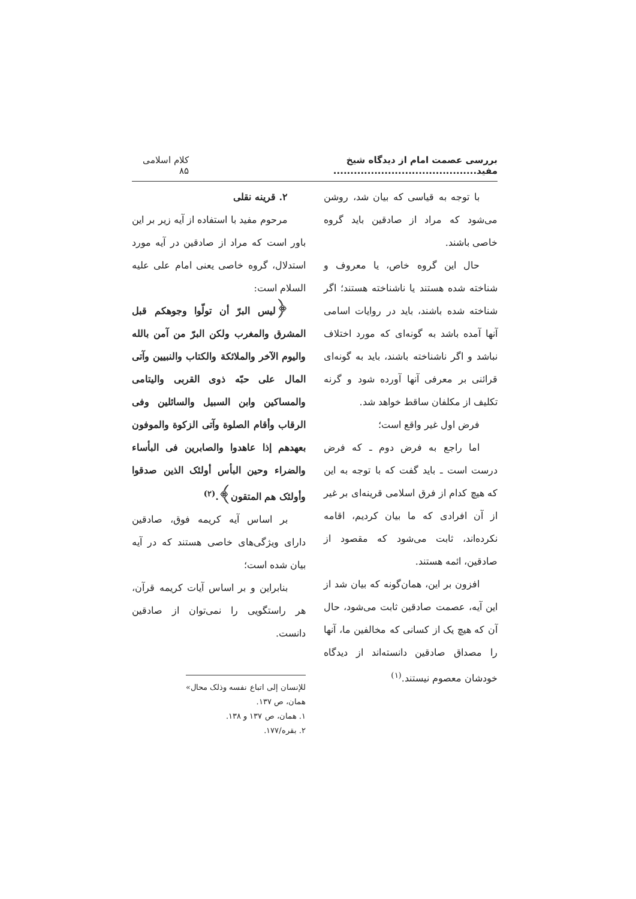بررسی عصمت امام از دیدگاه شیخ مفید.......................................... کلام اسلامی ۸۵
با توجه به قیاسی که بیان شد، روشن می‌شود که مراد از صادقین باید گروه خاصی باشند.
حال این گروه خاص، یا معروف و شناخته شده هستند یا ناشناخته هستند؛ اگر شناخته شده باشند، باید در روایات اسامی آنها آمده باشد به گونه‌ای که مورد اختلاف نباشد و اگر ناشناخته باشند، باید به گونه‌ای قرائنی بر معرفی آنها آورده شود و گرنه تکلیف از مکلفان ساقط خواهد شد.
فرض اول غیر واقع است؛
اما راجع به فرض دوم ـ که فرض درست است ـ باید گفت که با توجه به این که هیچ کدام از فرق اسلامی قرینه‌ای بر غیر از آن افرادی که ما بیان کردیم، اقامه نکرده‌اند، ثابت می‌شود که مقصود از صادقین، ائمه هستند.
افزون بر این، همان‌گونه که بیان شد از این آیه، عصمت صادقین ثابت می‌شود، حال آن که هیچ یک از کسانی که مخالفین ما، آنها را مصداق صادقین دانسته‌اند از دیدگاه خودشان معصوم نیستند.<sup>(۱)</sup>
۲. قرینه نقلی
مرحوم مفید با استفاده از آیه زیر بر این باور است که مراد از صادقین در آیه مورد استدلال، گروه خاصی یعنی امام علی علیه السلام است:
﴿لیس البرّ أن تولّوا وجوهکم قبل المشرق والمغرب ولکن البرّ من آمن بالله والیوم الآخر والملائکة والکتاب والنبیین وآتی المال علی حبّه ذوی القربی والیتامی والمساکین وابن السبیل والسائلین وفی الرقاب وأقام الصلوة وآتی الزکوة والموفون بعهدهم إذا عاهدوا والصابرین فی البأساء والضراء وحین البأس أولئک الذین صدقوا وأولئک هم المتقون﴾.<sup>(۲)</sup>
بر اساس آیه کریمه فوق، صادقین دارای ویژگی‌های خاصی هستند که در آیه بیان شده است؛
بنابراین و بر اساس آیات کریمه قرآن، هر راستگویی را نمی‌توان از صادقین دانست.
للإنسان إلی اتباع نفسه وذلک محال» همان، ص ۱۳۷.
۱. همان، ص ۱۳۷ و ۱۳۸.
۲. بقره/۱۷۷.